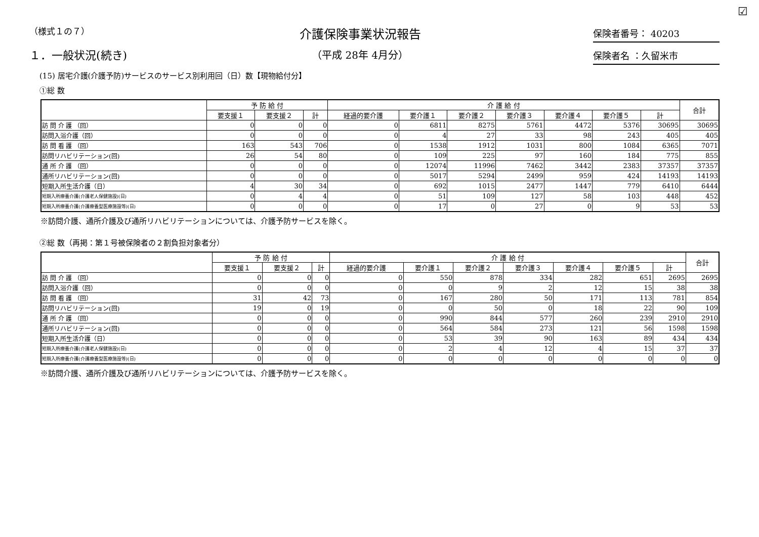☑
（様式１の７）
１．一般状況(続き)
介護保険事業状況報告
（平成 28年 4月分）
保険者番号： 40203
保険者名 ：久留米市
(15) 居宅介護(介護予防)サービスのサービス別利用回（日）数【現物給付分】
①総 数
| | 予 防 給 付 | | | 介 護 給 付 | | | | | | | 合計 |
| --- | --- | --- | --- | --- | --- | --- | --- | --- | --- | --- | --- |
| | 要支援１ | 要支援２ | 計 | 経過的要介護 | 要介護１ | 要介護２ | 要介護３ | 要介護４ | 要介護５ | 計 | |
| 訪 問 介 護 （回） | 0 | 0 | 0 | 0 | 6811 | 8275 | 5761 | 4472 | 5376 | 30695 | 30695 |
| 訪問入浴介護（回） | 0 | 0 | 0 | 0 | 4 | 27 | 33 | 98 | 243 | 405 | 405 |
| 訪 問 看 護 （回） | 163 | 543 | 706 | 0 | 1538 | 1912 | 1031 | 800 | 1084 | 6365 | 7071 |
| 訪問リハビリテーション(回) | 26 | 54 | 80 | 0 | 109 | 225 | 97 | 160 | 184 | 775 | 855 |
| 通 所 介 護 （回） | 0 | 0 | 0 | 0 | 12074 | 11996 | 7462 | 3442 | 2383 | 37357 | 37357 |
| 通所リハビリテーション(回) | 0 | 0 | 0 | 0 | 5017 | 5294 | 2499 | 959 | 424 | 14193 | 14193 |
| 短期入所生活介護（日） | 4 | 30 | 34 | 0 | 692 | 1015 | 2477 | 1447 | 779 | 6410 | 6444 |
| 短期入所療養介護(介護老人保健施設)(日) | 0 | 4 | 4 | 0 | 51 | 109 | 127 | 58 | 103 | 448 | 452 |
| 短期入所療養介護(介護療養型医療施設等)(日) | 0 | 0 | 0 | 0 | 17 | 0 | 27 | 0 | 9 | 53 | 53 |
※訪問介護、通所介護及び通所リハビリテーションについては、介護予防サービスを除く。
②総 数（再掲：第１号被保険者の２割負担対象者分）
| | 予 防 給 付 | | | 介 護 給 付 | | | | | | | 合計 |
| --- | --- | --- | --- | --- | --- | --- | --- | --- | --- | --- | --- |
| | 要支援１ | 要支援２ | 計 | 経過的要介護 | 要介護１ | 要介護２ | 要介護３ | 要介護４ | 要介護５ | 計 | |
| 訪 問 介 護 （回） | 0 | 0 | 0 | 0 | 550 | 878 | 334 | 282 | 651 | 2695 | 2695 |
| 訪問入浴介護（回） | 0 | 0 | 0 | 0 | 0 | 9 | 2 | 12 | 15 | 38 | 38 |
| 訪 問 看 護 （回） | 31 | 42 | 73 | 0 | 167 | 280 | 50 | 171 | 113 | 781 | 854 |
| 訪問リハビリテーション(回) | 19 | 0 | 19 | 0 | 0 | 50 | 0 | 18 | 22 | 90 | 109 |
| 通 所 介 護 （回） | 0 | 0 | 0 | 0 | 990 | 844 | 577 | 260 | 239 | 2910 | 2910 |
| 通所リハビリテーション(回) | 0 | 0 | 0 | 0 | 564 | 584 | 273 | 121 | 56 | 1598 | 1598 |
| 短期入所生活介護（日） | 0 | 0 | 0 | 0 | 53 | 39 | 90 | 163 | 89 | 434 | 434 |
| 短期入所療養介護(介護老人保健施設)(日) | 0 | 0 | 0 | 0 | 2 | 4 | 12 | 4 | 15 | 37 | 37 |
| 短期入所療養介護(介護療養型医療施設等)(日) | 0 | 0 | 0 | 0 | 0 | 0 | 0 | 0 | 0 | 0 | 0 |
※訪問介護、通所介護及び通所リハビリテーションについては、介護予防サービスを除く。